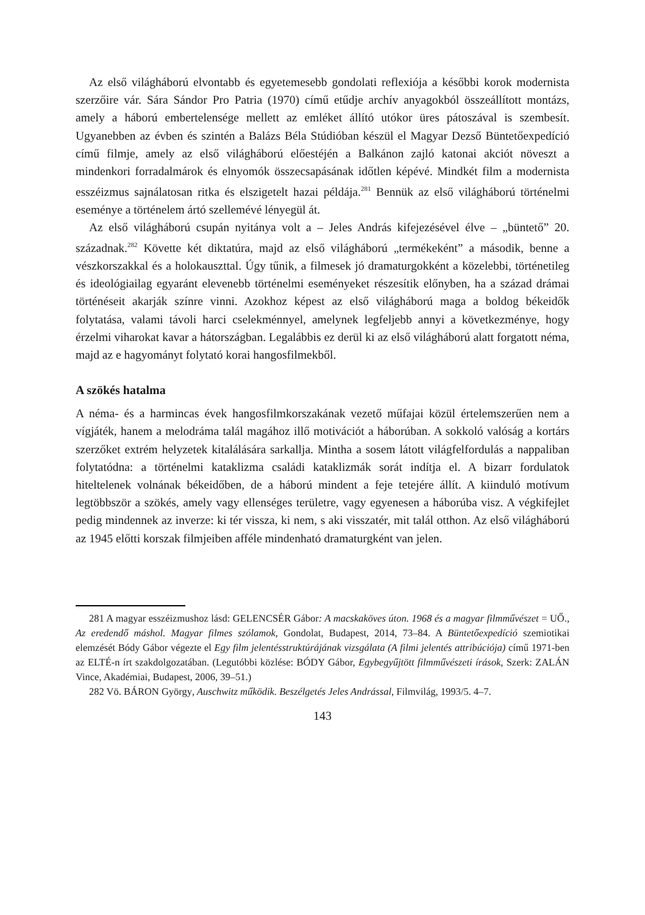Az első világháború elvontabb és egyetemesebb gondolati reflexiója a későbbi korok modernista szerzőire vár. Sára Sándor Pro Patria (1970) című etűdje archív anyagokból összeállított montázs, amely a háború embertelensége mellett az emléket állító utókor üres pátoszával is szembesít. Ugyanebben az évben és szintén a Balázs Béla Stúdióban készül el Magyar Dezső Büntetőexpedíció című filmje, amely az első világháború előestéjén a Balkánon zajló katonai akciót növeszt a mindenkori forradalmárok és elnyomók összecsapásának időtlen képévé. Mindkét film a modernista esszéizmus sajnálatosan ritka és elszigetelt hazai példája.<sup>281</sup> Bennük az első világháború történelmi eseménye a történelem ártó szellemévé lényegül át.
Az első világháború csupán nyitánya volt a – Jeles András kifejezésével élve – „büntető” 20. századnak.<sup>282</sup> Követte két diktatúra, majd az első világháború „termékeként” a második, benne a vészkorszakkal és a holokauszttal. Úgy tűnik, a filmesek jó dramaturgokként a közelebbi, történetileg és ideológiailag egyaránt elevenebb történelmi eseményeket részesítik előnyben, ha a század drámai történéseit akarják színre vinni. Azokhoz képest az első világháború maga a boldog békeidők folytatása, valami távoli harci cselekménnyel, amelynek legfeljebb annyi a következménye, hogy érzelmi viharokat kavar a hátországban. Legalábbis ez derül ki az első világháború alatt forgatott néma, majd az e hagyományt folytató korai hangosfilmekből.
A szökés hatalma
A néma- és a harmincas évek hangosfilmkorszakának vezető műfajai közül értelemszerűen nem a vígjáték, hanem a melodráma talál magához illő motivációt a háborúban. A sokkoló valóság a kortárs szerzőket extrém helyzetek kitalálására sarkallja. Mintha a sosem látott világfelfordulás a nappaliban folytatódna: a történelmi kataklizma családi kataklizmák sorát indítja el. A bizarr fordulatok hiteltelenek volnának békeidőben, de a háború mindent a feje tetejére állít. A kiinduló motívum legtöbbször a szökés, amely vagy ellenséges területre, vagy egyenesen a háborúba visz. A végkifejlet pedig mindennek az inverze: ki tér vissza, ki nem, s aki visszatér, mit talál otthon. Az első világháború az 1945 előtti korszak filmjeiben afféle mindenható dramaturgként van jelen.
281 A magyar esszéizmushoz lásd: GELENCSÉR Gábor: A macskaköves úton. 1968 és a magyar filmművészet = UŐ., Az eredendő máshol. Magyar filmes szólamok, Gondolat, Budapest, 2014, 73–84. A Büntetőexpedíció szemiotikai elemzését Bódy Gábor végezte el Egy film jelentésstruktúrájának vizsgálata (A filmi jelentés attribúciója) című 1971-ben az ELTÉ-n írt szakdolgozatában. (Legutóbbi közlése: BÓDY Gábor, Egybegyűjtött filmművészeti írások, Szerk: ZALÁN Vince, Akadémiai, Budapest, 2006, 39–51.)
282 Vö. BÁRON György, Auschwitz működik. Beszélgetés Jeles Andrással, Filmvilág, 1993/5. 4–7.
143